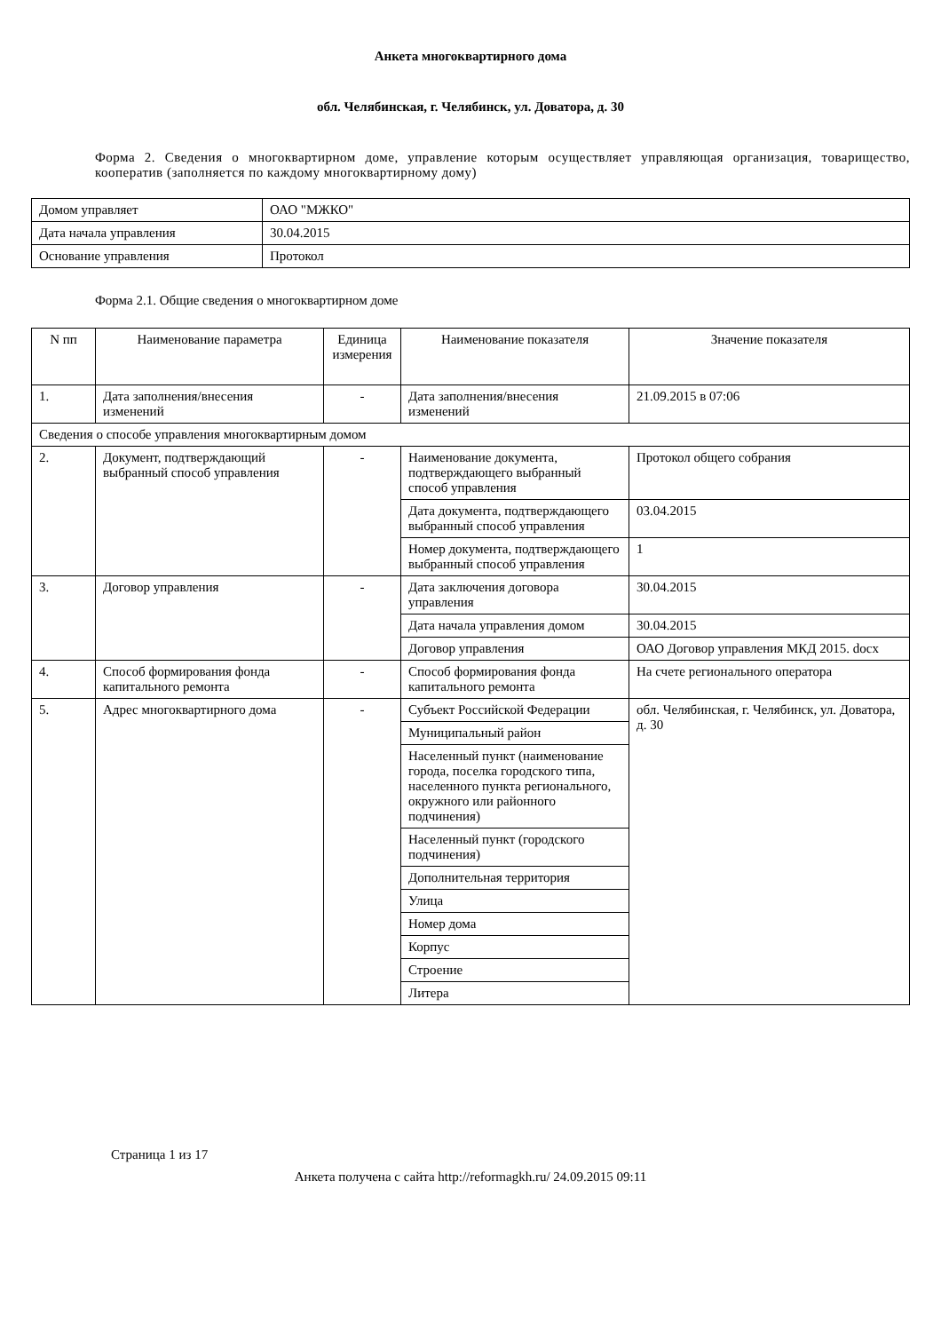Анкета многоквартирного дома
обл. Челябинская, г. Челябинск, ул. Доватора, д. 30
Форма 2. Сведения о многоквартирном доме, управление которым осуществляет управляющая организация, товарищество, кооператив (заполняется по каждому многоквартирному дому)
| Домом управляет | ОАО "МЖКО" |
| Дата начала управления | 30.04.2015 |
| Основание управления | Протокол |
Форма 2.1. Общие сведения о многоквартирном доме
| N пп | Наименование параметра | Единица измерения | Наименование показателя | Значение показателя |
| --- | --- | --- | --- | --- |
| 1. | Дата заполнения/внесения изменений | - | Дата заполнения/внесения изменений | 21.09.2015 в 07:06 |
| Сведения о способе управления многоквартирным домом | | | | |
| 2. | Документ, подтверждающий выбранный способ управления | - | Наименование документа, подтверждающего выбранный способ управления | Протокол общего собрания |
| | | | Дата документа, подтверждающего выбранный способ управления | 03.04.2015 |
| | | | Номер документа, подтверждающего выбранный способ управления | 1 |
| 3. | Договор управления | - | Дата заключения договора управления | 30.04.2015 |
| | | | Дата начала управления домом | 30.04.2015 |
| | | | Договор управления | ОАО Договор управления МКД 2015. docx |
| 4. | Способ формирования фонда капитального ремонта | - | Способ формирования фонда капитального ремонта | На счете регионального оператора |
| 5. | Адрес многоквартирного дома | - | Субъект Российской Федерации | обл. Челябинская, г. Челябинск, ул. Доватора, д. 30 |
| | | | Муниципальный район | |
| | | | Населенный пункт (наименование города, поселка городского типа, населенного пункта регионального, окружного или районного подчинения) | |
| | | | Населенный пункт (городского подчинения) | |
| | | | Дополнительная территория | |
| | | | Улица | |
| | | | Номер дома | |
| | | | Корпус | |
| | | | Строение | |
| | | | Литера | |
Страница 1 из 17
Анкета получена с сайта http://reformagkh.ru/ 24.09.2015 09:11